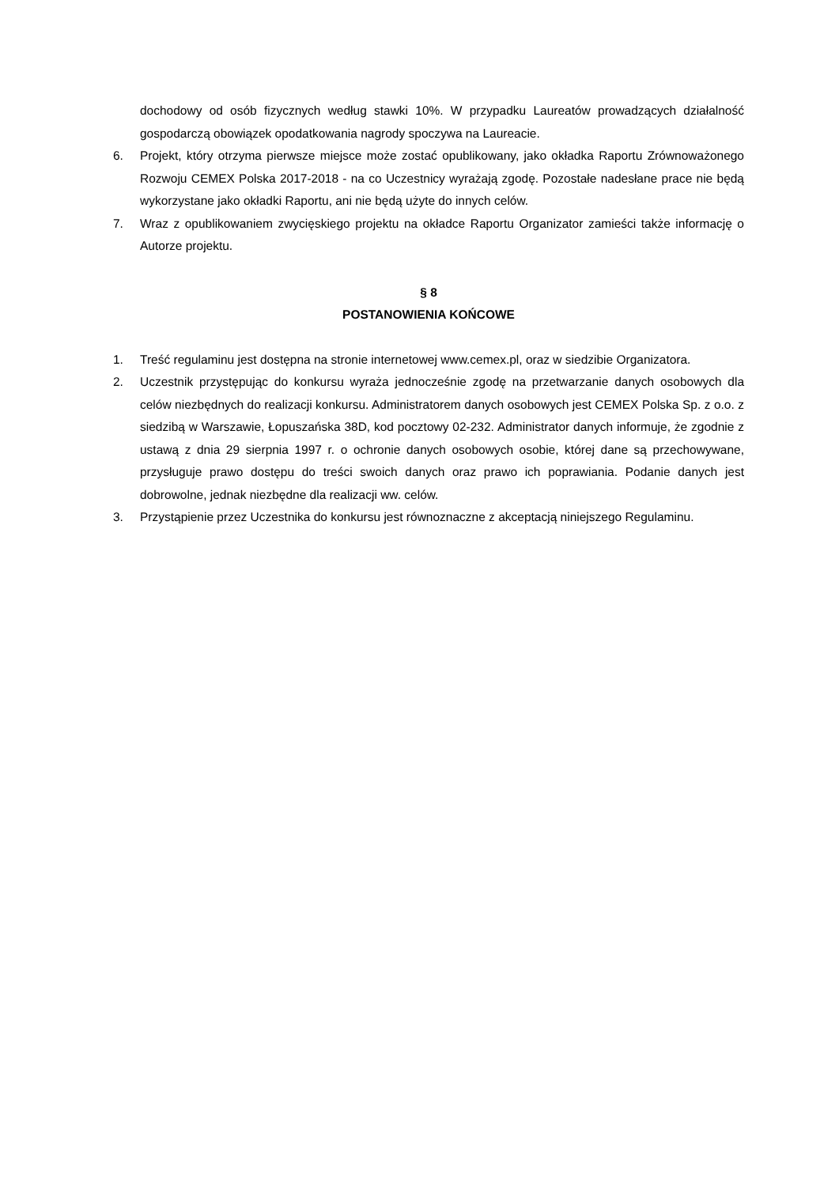dochodowy od osób fizycznych według stawki 10%. W przypadku Laureatów prowadzących działalność gospodarczą obowiązek opodatkowania nagrody spoczywa na Laureacie.
6. Projekt, który otrzyma pierwsze miejsce może zostać opublikowany, jako okładka Raportu Zrównoważonego Rozwoju CEMEX Polska 2017-2018 - na co Uczestnicy wyrażają zgodę. Pozostałe nadesłane prace nie będą wykorzystane jako okładki Raportu, ani nie będą użyte do innych celów.
7. Wraz z opublikowaniem zwycięskiego projektu na okładce Raportu Organizator zamieści także informację o Autorze projektu.
§ 8
POSTANOWIENIA KOŃCOWE
1. Treść regulaminu jest dostępna na stronie internetowej www.cemex.pl, oraz w siedzibie Organizatora.
2. Uczestnik przystępując do konkursu wyraża jednocześnie zgodę na przetwarzanie danych osobowych dla celów niezbędnych do realizacji konkursu. Administratorem danych osobowych jest CEMEX Polska Sp. z o.o. z siedzibą w Warszawie, Łopuszańska 38D, kod pocztowy 02-232. Administrator danych informuje, że zgodnie z ustawą z dnia 29 sierpnia 1997 r. o ochronie danych osobowych osobie, której dane są przechowywane, przysługuje prawo dostępu do treści swoich danych oraz prawo ich poprawiania. Podanie danych jest dobrowolne, jednak niezbędne dla realizacji ww. celów.
3. Przystąpienie przez Uczestnika do konkursu jest równoznaczne z akceptacją niniejszego Regulaminu.